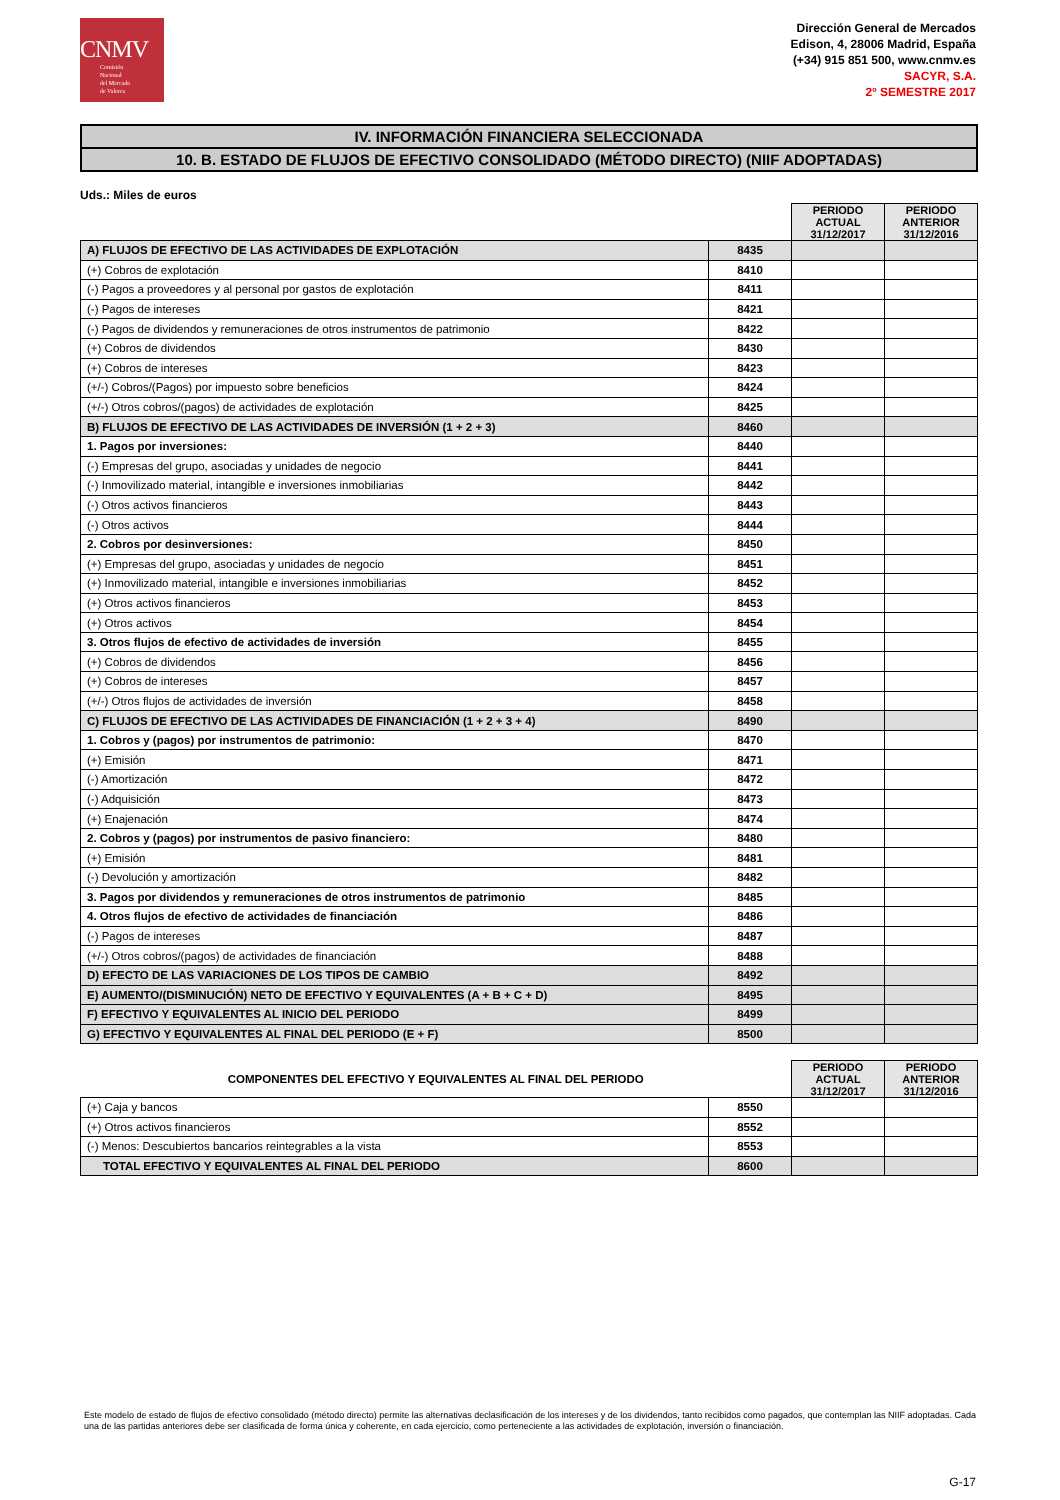CNMV
Comisión
Nacional
del Mercado
de Valores
Dirección General de Mercados
Edison, 4, 28006 Madrid, España
(+34) 915 851 500, www.cnmv.es
SACYR, S.A.
2º SEMESTRE 2017
IV. INFORMACIÓN FINANCIERA SELECCIONADA
10. B. ESTADO DE FLUJOS DE EFECTIVO CONSOLIDADO (MÉTODO DIRECTO) (NIIF ADOPTADAS)
Uds.: Miles de euros
| | | PERIODO ACTUAL 31/12/2017 | PERIODO ANTERIOR 31/12/2016 |
| --- | --- | --- | --- |
| A) FLUJOS DE EFECTIVO DE LAS ACTIVIDADES DE EXPLOTACIÓN | 8435 | | |
| (+) Cobros de explotación | 8410 | | |
| (-) Pagos a proveedores y al personal por gastos de explotación | 8411 | | |
| (-) Pagos de intereses | 8421 | | |
| (-) Pagos de dividendos y remuneraciones de otros instrumentos de patrimonio | 8422 | | |
| (+) Cobros de dividendos | 8430 | | |
| (+) Cobros de intereses | 8423 | | |
| (+/-) Cobros/(Pagos) por impuesto sobre beneficios | 8424 | | |
| (+/-) Otros cobros/(pagos) de actividades de explotación | 8425 | | |
| B) FLUJOS DE EFECTIVO DE LAS ACTIVIDADES DE INVERSIÓN (1 + 2 + 3) | 8460 | | |
| 1. Pagos por inversiones: | 8440 | | |
| (-) Empresas del grupo, asociadas y unidades de negocio | 8441 | | |
| (-) Inmovilizado material, intangible e inversiones inmobiliarias | 8442 | | |
| (-) Otros activos financieros | 8443 | | |
| (-) Otros activos | 8444 | | |
| 2. Cobros por desinversiones: | 8450 | | |
| (+) Empresas del grupo, asociadas y unidades de negocio | 8451 | | |
| (+) Inmovilizado material, intangible e inversiones inmobiliarias | 8452 | | |
| (+) Otros activos financieros | 8453 | | |
| (+) Otros activos | 8454 | | |
| 3. Otros flujos de efectivo de actividades de inversión | 8455 | | |
| (+) Cobros de dividendos | 8456 | | |
| (+) Cobros de intereses | 8457 | | |
| (+/-) Otros flujos de actividades de inversión | 8458 | | |
| C) FLUJOS DE EFECTIVO DE LAS ACTIVIDADES DE FINANCIACIÓN (1 + 2 + 3 + 4) | 8490 | | |
| 1. Cobros y (pagos) por instrumentos de patrimonio: | 8470 | | |
| (+) Emisión | 8471 | | |
| (-) Amortización | 8472 | | |
| (-) Adquisición | 8473 | | |
| (+) Enajenación | 8474 | | |
| 2. Cobros y (pagos) por instrumentos de pasivo financiero: | 8480 | | |
| (+) Emisión | 8481 | | |
| (-) Devolución y amortización | 8482 | | |
| 3. Pagos por dividendos y remuneraciones de otros instrumentos de patrimonio | 8485 | | |
| 4. Otros flujos de efectivo de actividades de financiación | 8486 | | |
| (-) Pagos de intereses | 8487 | | |
| (+/-) Otros cobros/(pagos) de actividades de financiación | 8488 | | |
| D) EFECTO DE LAS VARIACIONES DE LOS TIPOS DE CAMBIO | 8492 | | |
| E) AUMENTO/(DISMINUCIÓN) NETO DE EFECTIVO Y EQUIVALENTES (A + B + C + D) | 8495 | | |
| F) EFECTIVO Y EQUIVALENTES AL INICIO DEL PERIODO | 8499 | | |
| G) EFECTIVO Y EQUIVALENTES AL FINAL DEL PERIODO (E + F) | 8500 | | |
| COMPONENTES DEL EFECTIVO Y EQUIVALENTES AL FINAL DEL PERIODO | | PERIODO ACTUAL 31/12/2017 | PERIODO ANTERIOR 31/12/2016 |
| --- | --- | --- | --- |
| (+) Caja y bancos | 8550 | | |
| (+) Otros activos financieros | 8552 | | |
| (-) Menos: Descubiertos bancarios reintegrables a la vista | 8553 | | |
| TOTAL EFECTIVO Y EQUIVALENTES AL FINAL DEL PERIODO | 8600 | | |
Este modelo de estado de flujos de efectivo consolidado (método directo) permite las alternativas declasificación de los intereses y de los dividendos, tanto recibidos como pagados, que contemplan las NIIF adoptadas. Cada una de las partidas anteriores debe ser clasificada de forma única y coherente, en cada ejercicio, como perteneciente a las actividades de explotación, inversión o financiación.
G-17